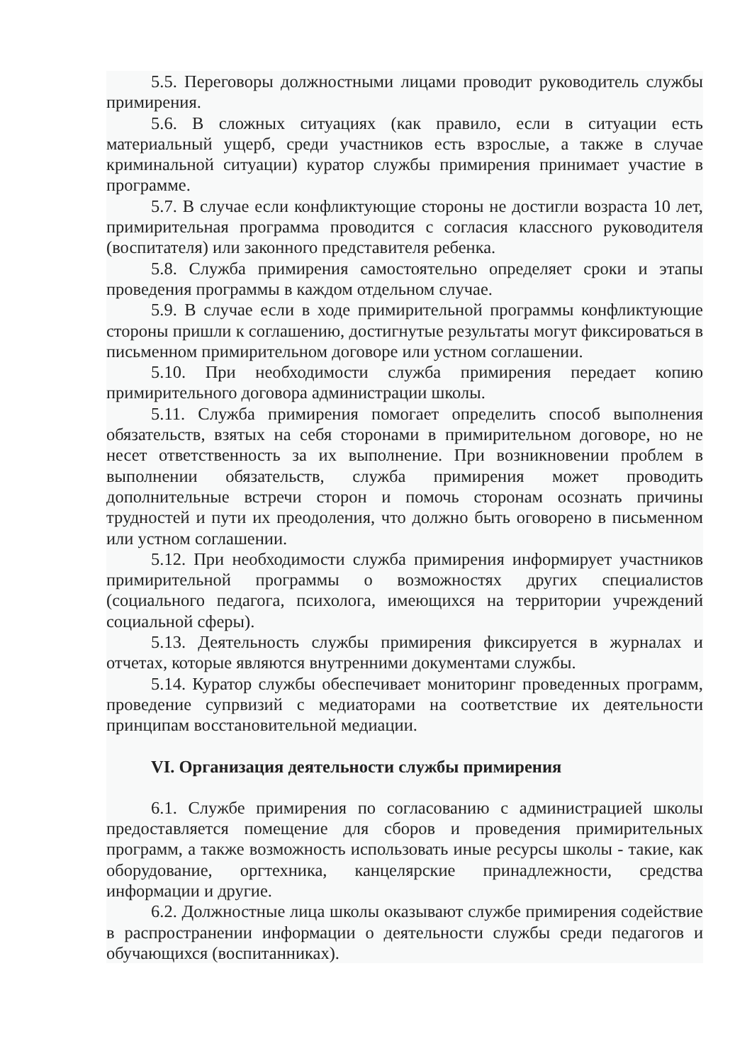5.5. Переговоры должностными лицами проводит руководитель службы примирения.
5.6. В сложных ситуациях (как правило, если в ситуации есть материальный ущерб, среди участников есть взрослые, а также в случае криминальной ситуации) куратор службы примирения принимает участие в программе.
5.7. В случае если конфликтующие стороны не достигли возраста 10 лет, примирительная программа проводится с согласия классного руководителя (воспитателя) или законного представителя ребенка.
5.8. Служба примирения самостоятельно определяет сроки и этапы проведения программы в каждом отдельном случае.
5.9. В случае если в ходе примирительной программы конфликтующие стороны пришли к соглашению, достигнутые результаты могут фиксироваться в письменном примирительном договоре или устном соглашении.
5.10. При необходимости служба примирения передает копию примирительного договора администрации школы.
5.11. Служба примирения помогает определить способ выполнения обязательств, взятых на себя сторонами в примирительном договоре, но не несет ответственность за их выполнение. При возникновении проблем в выполнении обязательств, служба примирения может проводить дополнительные встречи сторон и помочь сторонам осознать причины трудностей и пути их преодоления, что должно быть оговорено в письменном или устном соглашении.
5.12. При необходимости служба примирения информирует участников примирительной программы о возможностях других специалистов (социального педагога, психолога, имеющихся на территории учреждений социальной сферы).
5.13. Деятельность службы примирения фиксируется в журналах и отчетах, которые являются внутренними документами службы.
5.14. Куратор службы обеспечивает мониторинг проведенных программ, проведение супрвизий с медиаторами на соответствие их деятельности принципам восстановительной медиации.
VI. Организация деятельности службы примирения
6.1. Службе примирения по согласованию с администрацией школы предоставляется помещение для сборов и проведения примирительных программ, а также возможность использовать иные ресурсы школы - такие, как оборудование, оргтехника, канцелярские принадлежности, средства информации и другие.
6.2. Должностные лица школы оказывают службе примирения содействие в распространении информации о деятельности службы среди педагогов и обучающихся (воспитанниках).